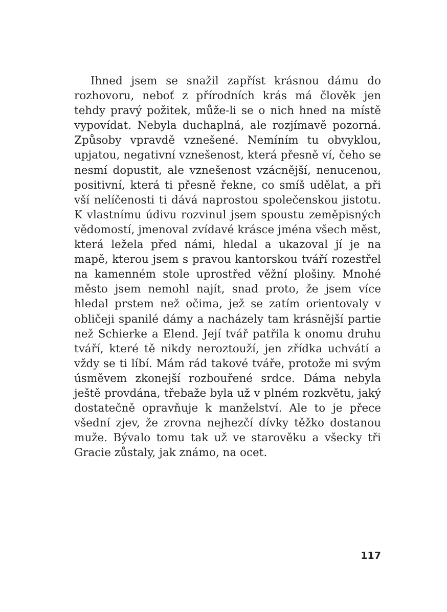Ihned jsem se snažil zapříst krásnou dámu do rozhovoru, neboť z přírodních krás má člověk jen tehdy pravý požitek, může-li se o nich hned na místě vypovídat. Nebyla duchaplná, ale rozjímavě pozorná. Způsoby vpravdě vznešené. Nemíním tu obvyklou, upjatou, negativní vznešenost, která přesně ví, čeho se nesmí dopustit, ale vznešenost vzácnější, nenucenou, positivní, která ti přesně řekne, co smíš udělat, a při vší nelíčenosti ti dává naprostou společenskou jistotu. K vlastnímu údivu rozvinul jsem spoustu zeměpisných vědomostí, jmenoval zvídavé krásce jména všech měst, která ležela před námi, hledal a ukazoval jí je na mapě, kterou jsem s pravou kantorskou tváří rozestřel na kamenném stole uprostřed věžní plošiny. Mnohé město jsem nemohl najít, snad proto, že jsem více hledal prstem než očima, jež se zatím orientovaly v obličeji spanilé dámy a nacházely tam krásnější partie než Schierke a Elend. Její tvář patřila k onomu druhu tváří, které tě nikdy neroztouží, jen zřídka uchvátí a vždy se ti líbí. Mám rád takové tváře, protože mi svým úsměvem zkonejší rozbouřené srdce. Dáma nebyla ještě provdána, třebaže byla už v plném rozkvětu, jaký dostatečně opravňuje k manželství. Ale to je přece všední zjev, že zrovna nejhezčí dívky těžko dostanou muže. Bývalo tomu tak už ve starověku a všecky tři Gracie zůstaly, jak známo, na ocet.
117